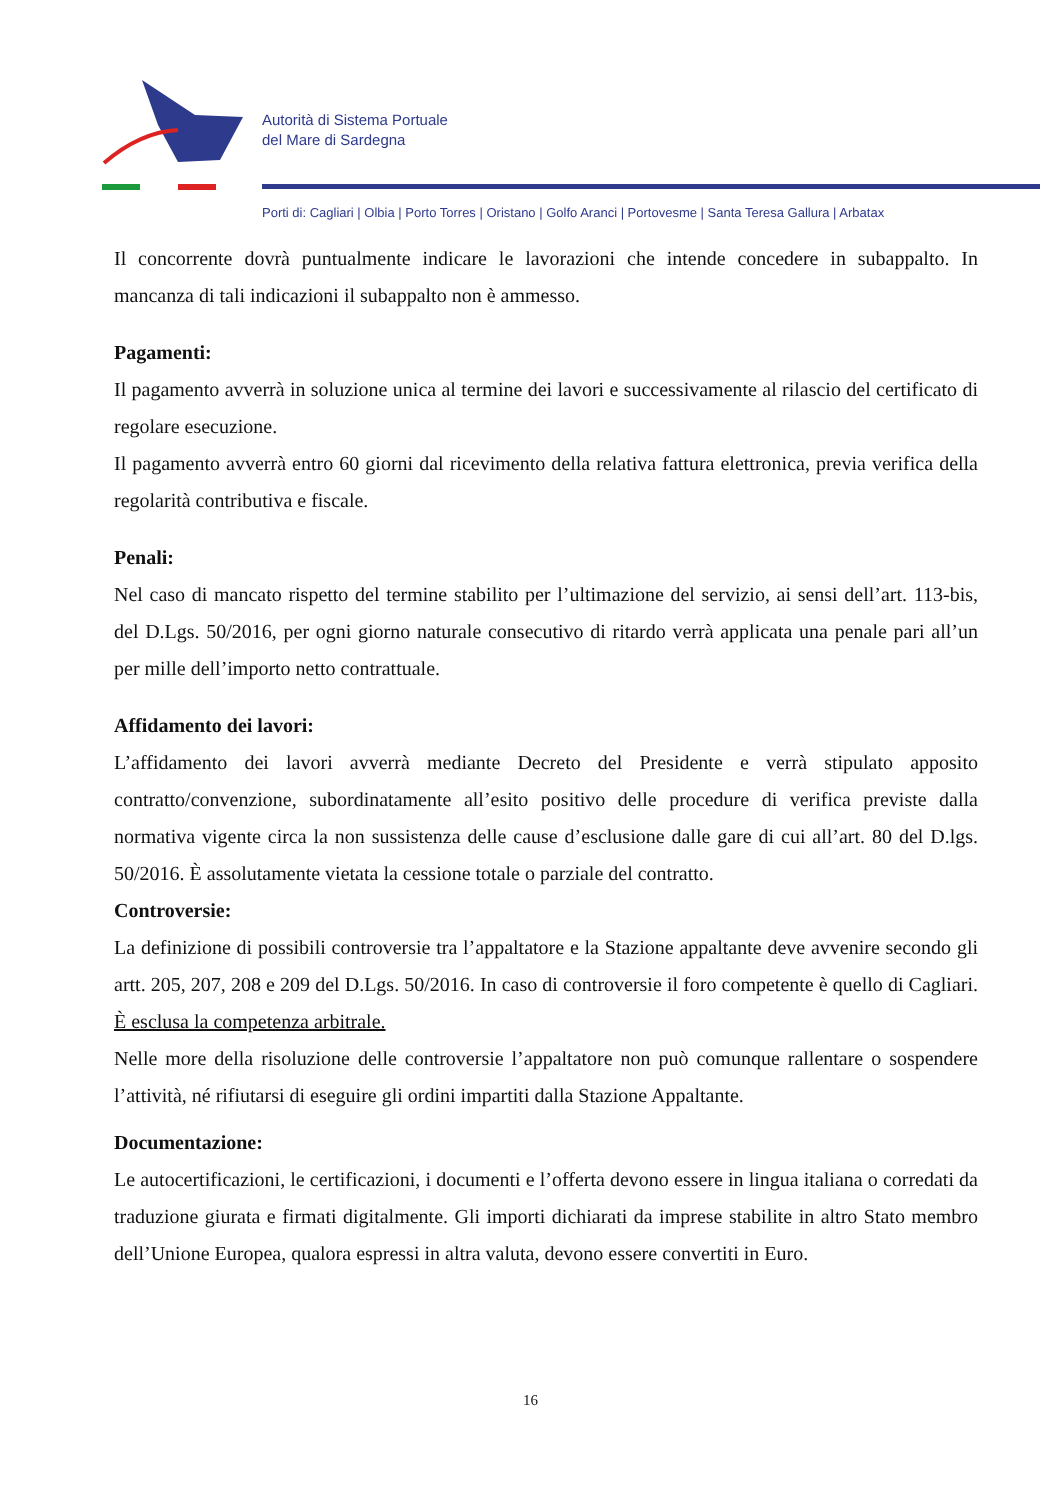Autorità di Sistema Portuale
del Mare di Sardegna
Porti di: Cagliari | Olbia | Porto Torres | Oristano | Golfo Aranci | Portovesme | Santa Teresa Gallura | Arbatax
Il concorrente dovrà puntualmente indicare le lavorazioni che intende concedere in subappalto. In mancanza di tali indicazioni il subappalto non è ammesso.
Pagamenti:
Il pagamento avverrà in soluzione unica al termine dei lavori e successivamente al rilascio del certificato di regolare esecuzione.
Il pagamento avverrà entro 60 giorni dal ricevimento della relativa fattura elettronica, previa verifica della regolarità contributiva e fiscale.
Penali:
Nel caso di mancato rispetto del termine stabilito per l’ultimazione del servizio, ai sensi dell’art. 113-bis, del D.Lgs. 50/2016, per ogni giorno naturale consecutivo di ritardo verrà applicata una penale pari all’un per mille dell’importo netto contrattuale.
Affidamento dei lavori:
L’affidamento dei lavori avverrà mediante Decreto del Presidente e verrà stipulato apposito contratto/convenzione, subordinatamente all’esito positivo delle procedure di verifica previste dalla normativa vigente circa la non sussistenza delle cause d’esclusione dalle gare di cui all’art. 80 del D.lgs. 50/2016. È assolutamente vietata la cessione totale o parziale del contratto.
Controversie:
La definizione di possibili controversie tra l’appaltatore e la Stazione appaltante deve avvenire secondo gli artt. 205, 207, 208 e 209 del D.Lgs. 50/2016. In caso di controversie il foro competente è quello di Cagliari. È esclusa la competenza arbitrale.
Nelle more della risoluzione delle controversie l’appaltatore non può comunque rallentare o sospendere l’attività, né rifiutarsi di eseguire gli ordini impartiti dalla Stazione Appaltante.
Documentazione:
Le autocertificazioni, le certificazioni, i documenti e l’offerta devono essere in lingua italiana o corredati da traduzione giurata e firmati digitalmente. Gli importi dichiarati da imprese stabilite in altro Stato membro dell’Unione Europea, qualora espressi in altra valuta, devono essere convertiti in Euro.
16